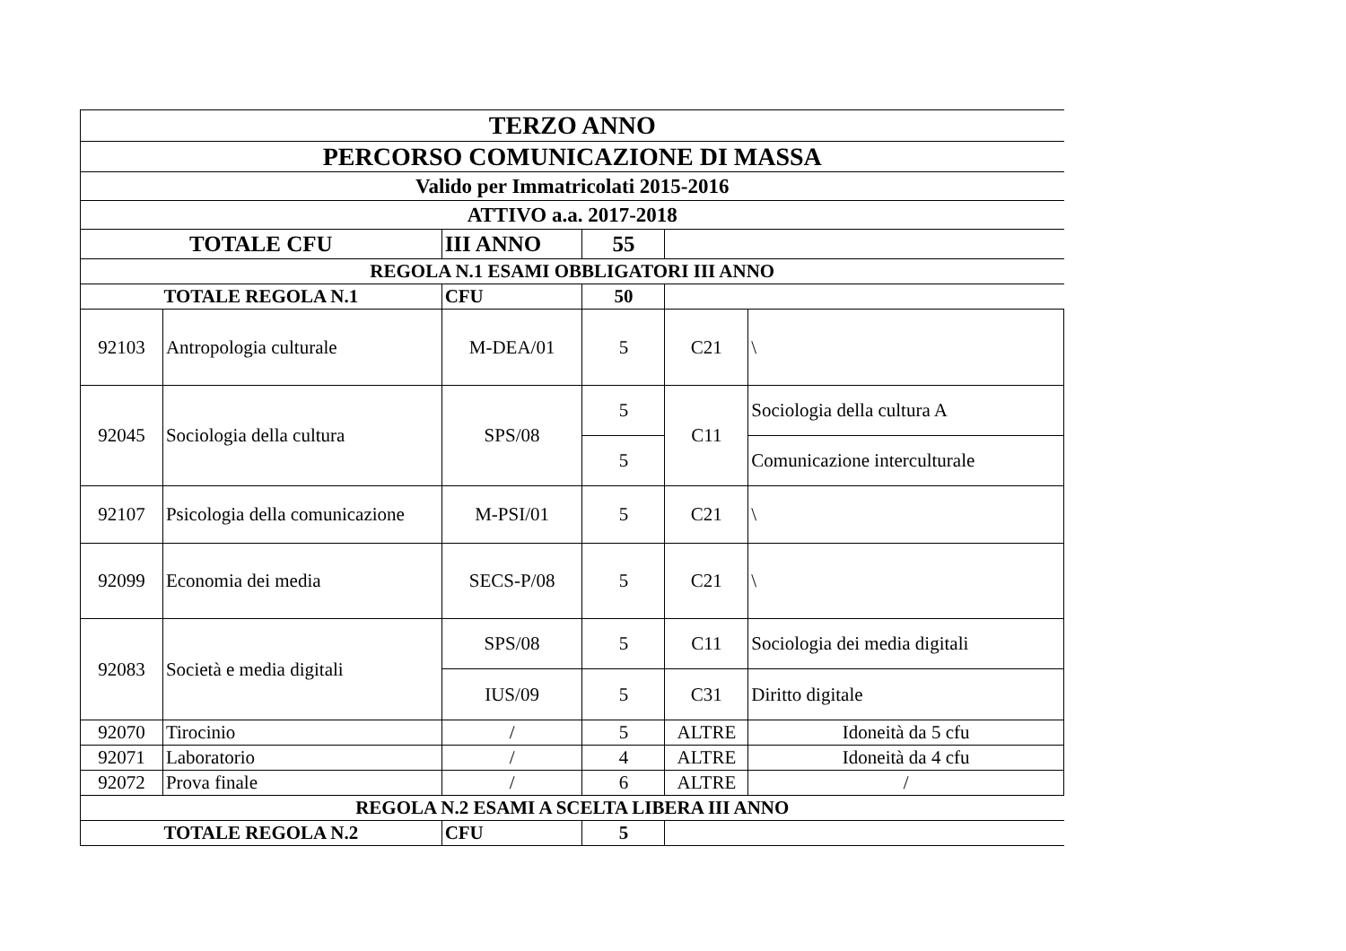| TERZO ANNO | | | | | |
| PERCORSO COMUNICAZIONE DI MASSA | | | | | |
| Valido per Immatricolati 2015-2016 | | | | | |
| ATTIVO a.a. 2017-2018 | | | | | |
| TOTALE CFU | | III ANNO | 55 | | |
| REGOLA N.1 ESAMI OBBLIGATORI III ANNO | | | | | |
| TOTALE REGOLA N.1 | | CFU | 50 | | |
| 92103 | Antropologia culturale | M-DEA/01 | 5 | C21 | \ |
| 92045 | Sociologia della cultura | SPS/08 | 5 | C11 | Sociologia della cultura A |
| | | | 5 | | Comunicazione interculturale |
| 92107 | Psicologia della comunicazione | M-PSI/01 | 5 | C21 | \ |
| 92099 | Economia dei media | SECS-P/08 | 5 | C21 | \ |
| 92083 | Società e media digitali | SPS/08 | 5 | C11 | Sociologia dei media digitali |
| | | IUS/09 | 5 | C31 | Diritto digitale |
| 92070 | Tirocinio | / | 5 | ALTRE | Idoneità da 5 cfu |
| 92071 | Laboratorio | / | 4 | ALTRE | Idoneità da 4 cfu |
| 92072 | Prova finale | / | 6 | ALTRE | / |
| REGOLA N.2 ESAMI A SCELTA LIBERA III ANNO | | | | | |
| TOTALE REGOLA N.2 | | CFU | 5 | | |